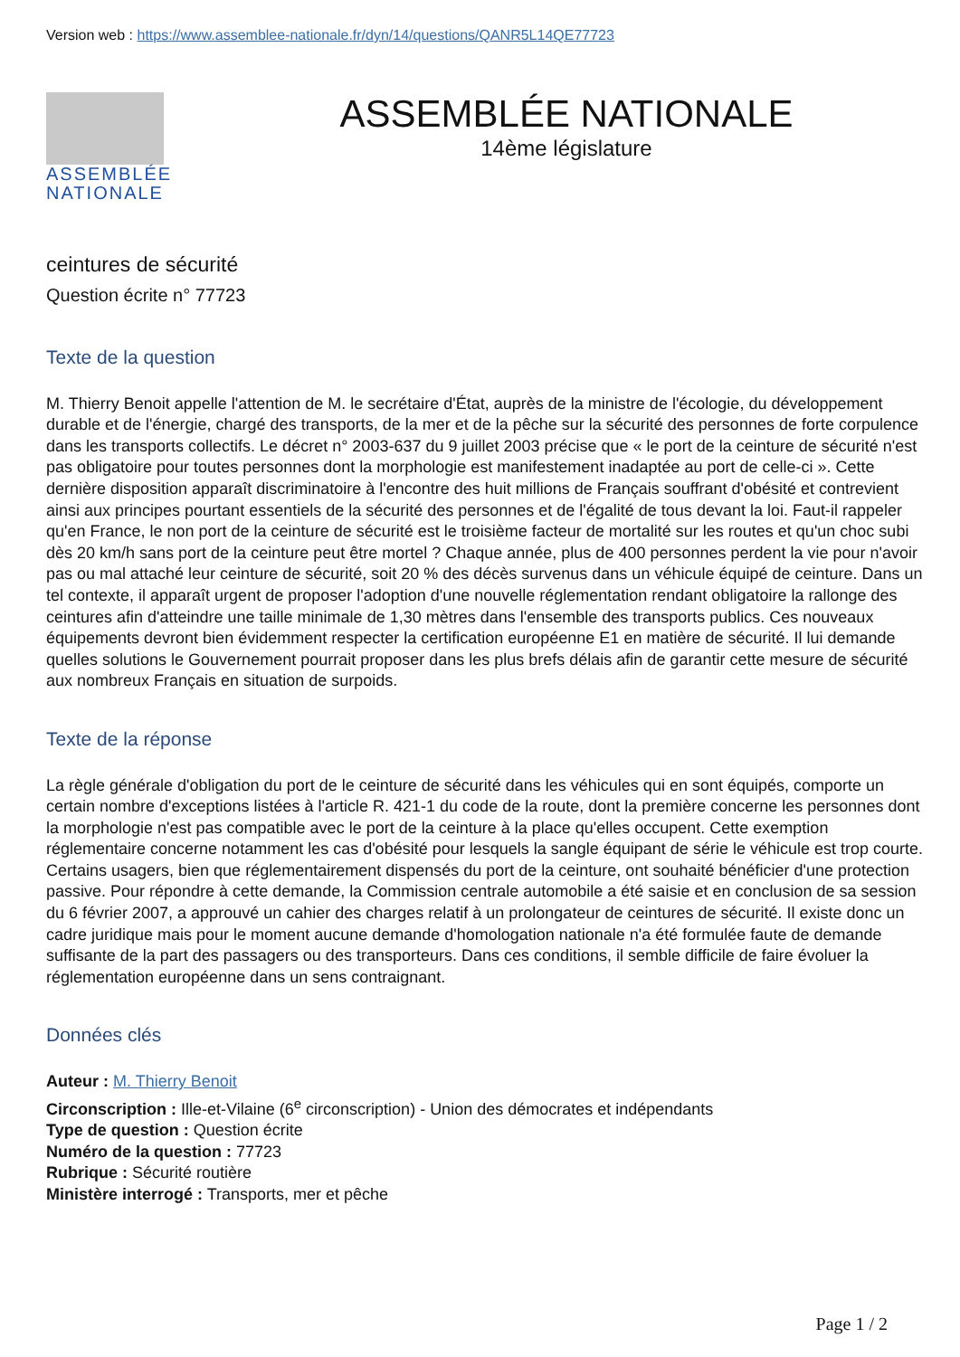Version web : https://www.assemblee-nationale.fr/dyn/14/questions/QANR5L14QE77723
ASSEMBLÉE
NATIONALE
ASSEMBLÉE NATIONALE
14ème législature
ceintures de sécurité
Question écrite n° 77723
Texte de la question
M. Thierry Benoit appelle l'attention de M. le secrétaire d'État, auprès de la ministre de l'écologie, du développement durable et de l'énergie, chargé des transports, de la mer et de la pêche sur la sécurité des personnes de forte corpulence dans les transports collectifs. Le décret n° 2003-637 du 9 juillet 2003 précise que « le port de la ceinture de sécurité n'est pas obligatoire pour toutes personnes dont la morphologie est manifestement inadaptée au port de celle-ci ». Cette dernière disposition apparaît discriminatoire à l'encontre des huit millions de Français souffrant d'obésité et contrevient ainsi aux principes pourtant essentiels de la sécurité des personnes et de l'égalité de tous devant la loi. Faut-il rappeler qu'en France, le non port de la ceinture de sécurité est le troisième facteur de mortalité sur les routes et qu'un choc subi dès 20 km/h sans port de la ceinture peut être mortel ? Chaque année, plus de 400 personnes perdent la vie pour n'avoir pas ou mal attaché leur ceinture de sécurité, soit 20 % des décès survenus dans un véhicule équipé de ceinture. Dans un tel contexte, il apparaît urgent de proposer l'adoption d'une nouvelle réglementation rendant obligatoire la rallonge des ceintures afin d'atteindre une taille minimale de 1,30 mètres dans l'ensemble des transports publics. Ces nouveaux équipements devront bien évidemment respecter la certification européenne E1 en matière de sécurité. Il lui demande quelles solutions le Gouvernement pourrait proposer dans les plus brefs délais afin de garantir cette mesure de sécurité aux nombreux Français en situation de surpoids.
Texte de la réponse
La règle générale d'obligation du port de le ceinture de sécurité dans les véhicules qui en sont équipés, comporte un certain nombre d'exceptions listées à l'article R. 421-1 du code de la route, dont la première concerne les personnes dont la morphologie n'est pas compatible avec le port de la ceinture à la place qu'elles occupent. Cette exemption réglementaire concerne notamment les cas d'obésité pour lesquels la sangle équipant de série le véhicule est trop courte. Certains usagers, bien que réglementairement dispensés du port de la ceinture, ont souhaité bénéficier d'une protection passive. Pour répondre à cette demande, la Commission centrale automobile a été saisie et en conclusion de sa session du 6 février 2007, a approuvé un cahier des charges relatif à un prolongateur de ceintures de sécurité. Il existe donc un cadre juridique mais pour le moment aucune demande d'homologation nationale n'a été formulée faute de demande suffisante de la part des passagers ou des transporteurs. Dans ces conditions, il semble difficile de faire évoluer la réglementation européenne dans un sens contraignant.
Données clés
Auteur : M. Thierry Benoit
Circonscription : Ille-et-Vilaine (6<sup>e</sup> circonscription) - Union des démocrates et indépendants
Type de question : Question écrite
Numéro de la question : 77723
Rubrique : Sécurité routière
Ministère interrogé : Transports, mer et pêche
Page 1 / 2